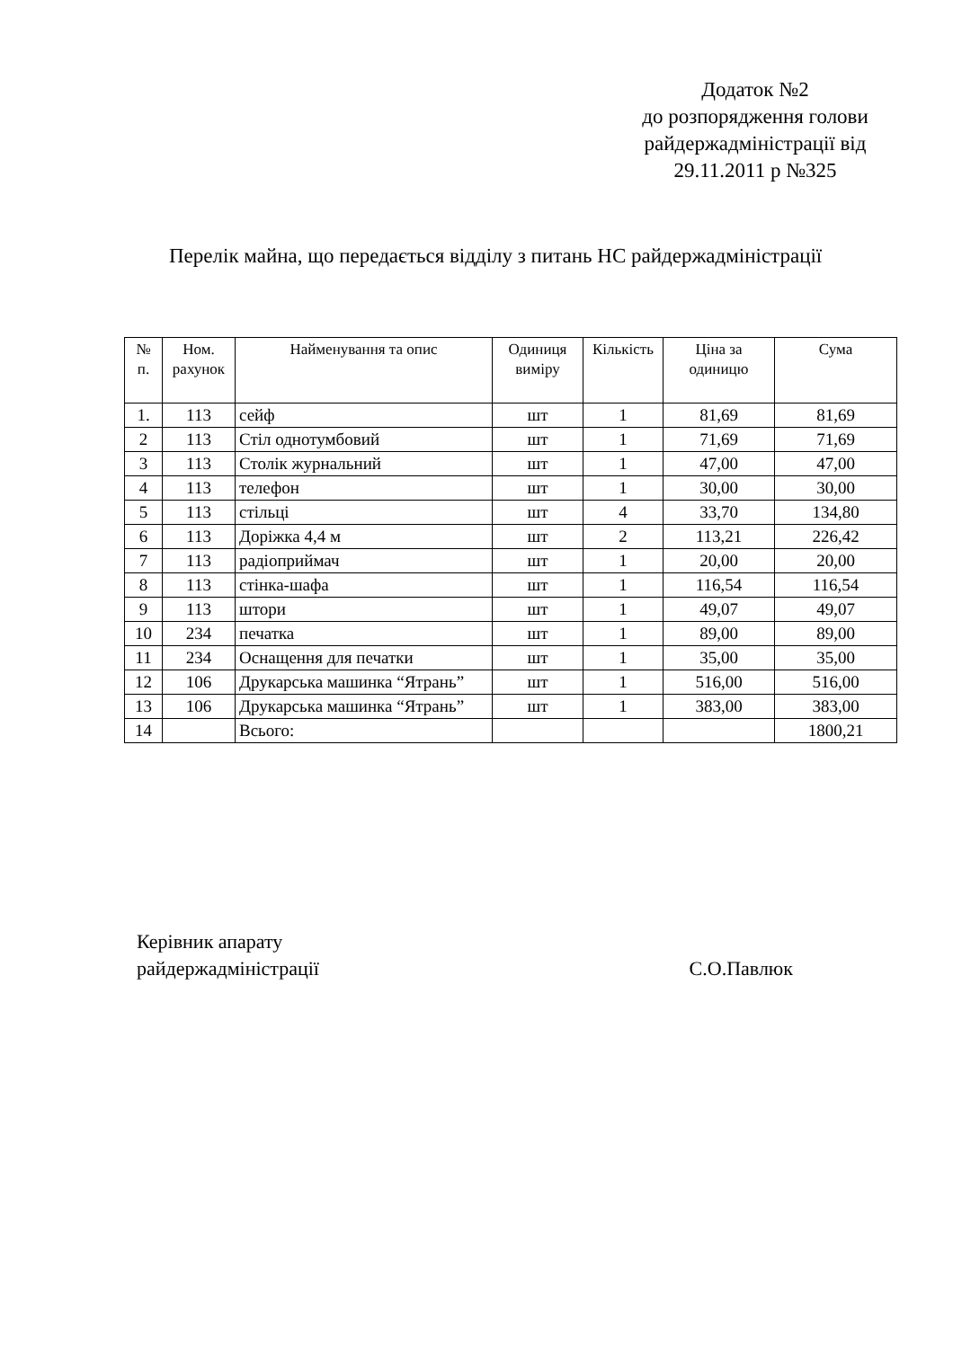Додаток №2
до розпорядження голови
райдержадміністрації від
29.11.2011 р №325
Перелік майна, що передається відділу з питань НС райдержадміністрації
| № п. | Ном. рахунок | Найменування та опис | Одиниця виміру | Кількість | Ціна за одиницю | Сума |
| --- | --- | --- | --- | --- | --- | --- |
| 1. | 113 | сейф | шт | 1 | 81,69 | 81,69 |
| 2 | 113 | Стіл однотумбовий | шт | 1 | 71,69 | 71,69 |
| 3 | 113 | Столік журнальний | шт | 1 | 47,00 | 47,00 |
| 4 | 113 | телефон | шт | 1 | 30,00 | 30,00 |
| 5 | 113 | стільці | шт | 4 | 33,70 | 134,80 |
| 6 | 113 | Доріжка 4,4 м | шт | 2 | 113,21 | 226,42 |
| 7 | 113 | радіоприймач | шт | 1 | 20,00 | 20,00 |
| 8 | 113 | стінка-шафа | шт | 1 | 116,54 | 116,54 |
| 9 | 113 | штори | шт | 1 | 49,07 | 49,07 |
| 10 | 234 | печатка | шт | 1 | 89,00 | 89,00 |
| 11 | 234 | Оснащення для печатки | шт | 1 | 35,00 | 35,00 |
| 12 | 106 | Друкарська машинка “Ятрань” | шт | 1 | 516,00 | 516,00 |
| 13 | 106 | Друкарська машинка “Ятрань” | шт | 1 | 383,00 | 383,00 |
| 14 | | Всього: | | | | 1800,21 |
Керівник апарату
райдержадміністрації С.О.Павлюк